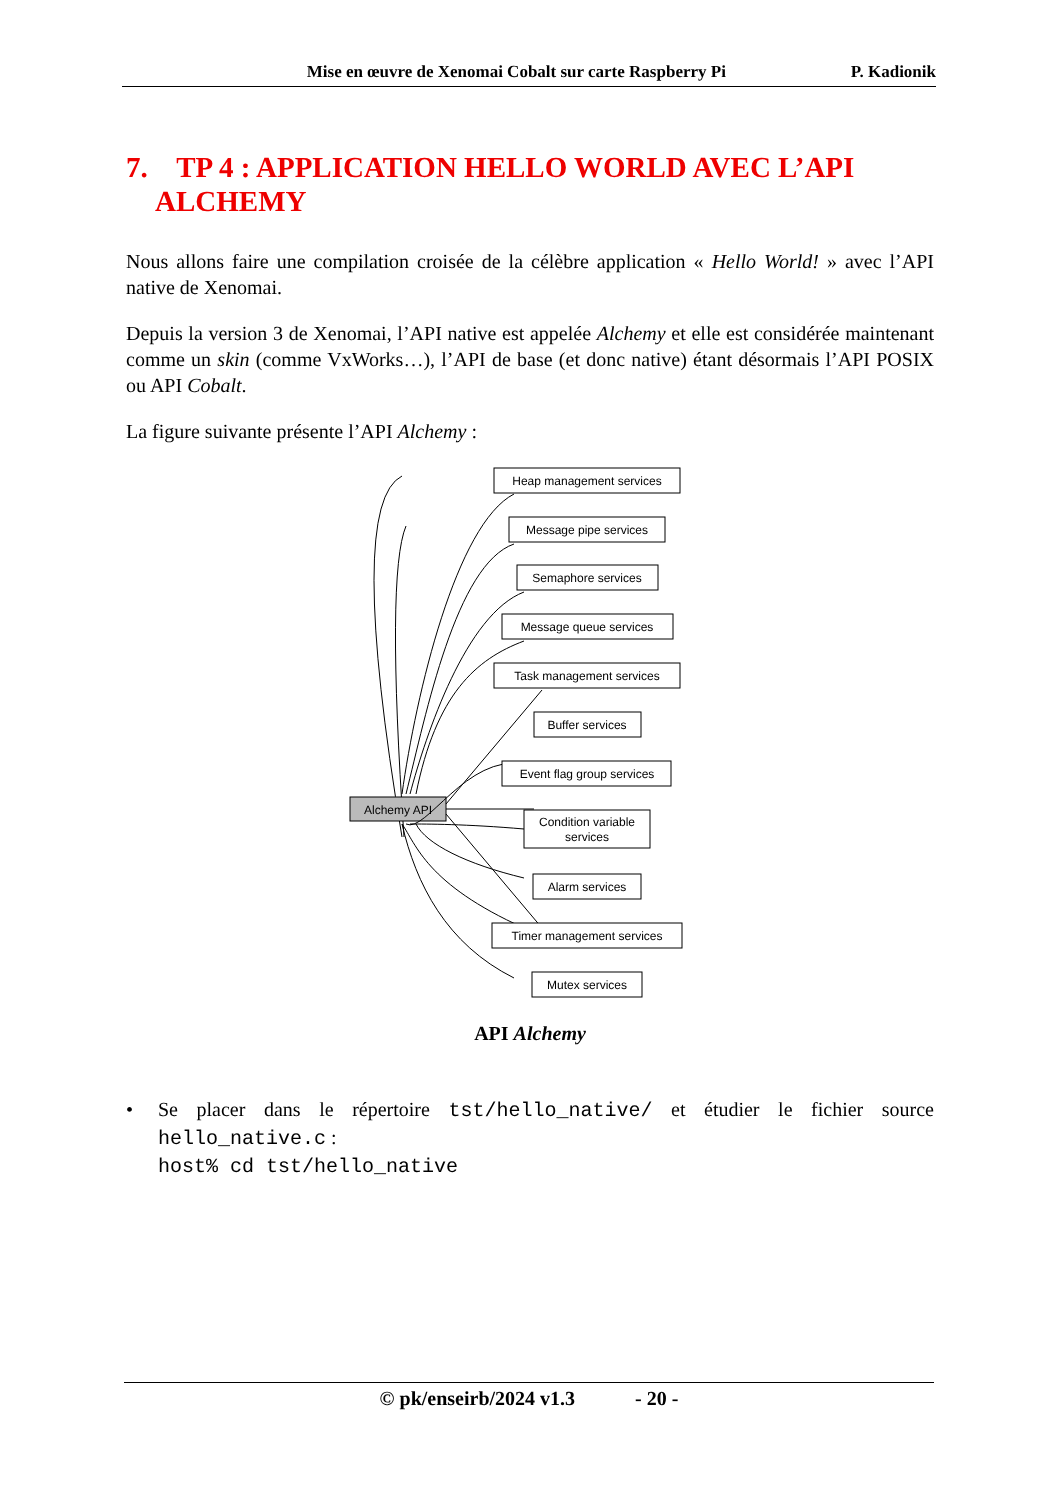Mise en œuvre de Xenomai Cobalt sur carte Raspberry Pi P. Kadionik
7. TP 4 : APPLICATION HELLO WORLD AVEC L’API
ALCHEMY
Nous allons faire une compilation croisée de la célèbre application « Hello World! » avec l’API native de Xenomai.
Depuis la version 3 de Xenomai, l’API native est appelée Alchemy et elle est considérée maintenant comme un skin (comme VxWorks…), l’API de base (et donc native) étant désormais l’API POSIX ou API Cobalt.
La figure suivante présente l’API Alchemy :
Alchemy API
Heap management services
Message pipe services
Semaphore services
Message queue services
Task management services
Buffer services
Event flag group services
Condition variable
services
Alarm services
Timer management services
Mutex services
API Alchemy
• Se placer dans le répertoire tst/hello_native/ et étudier le fichier source hello_native.c :
host% cd tst/hello_native
© pk/enseirb/2024 v1.3 - 20 -